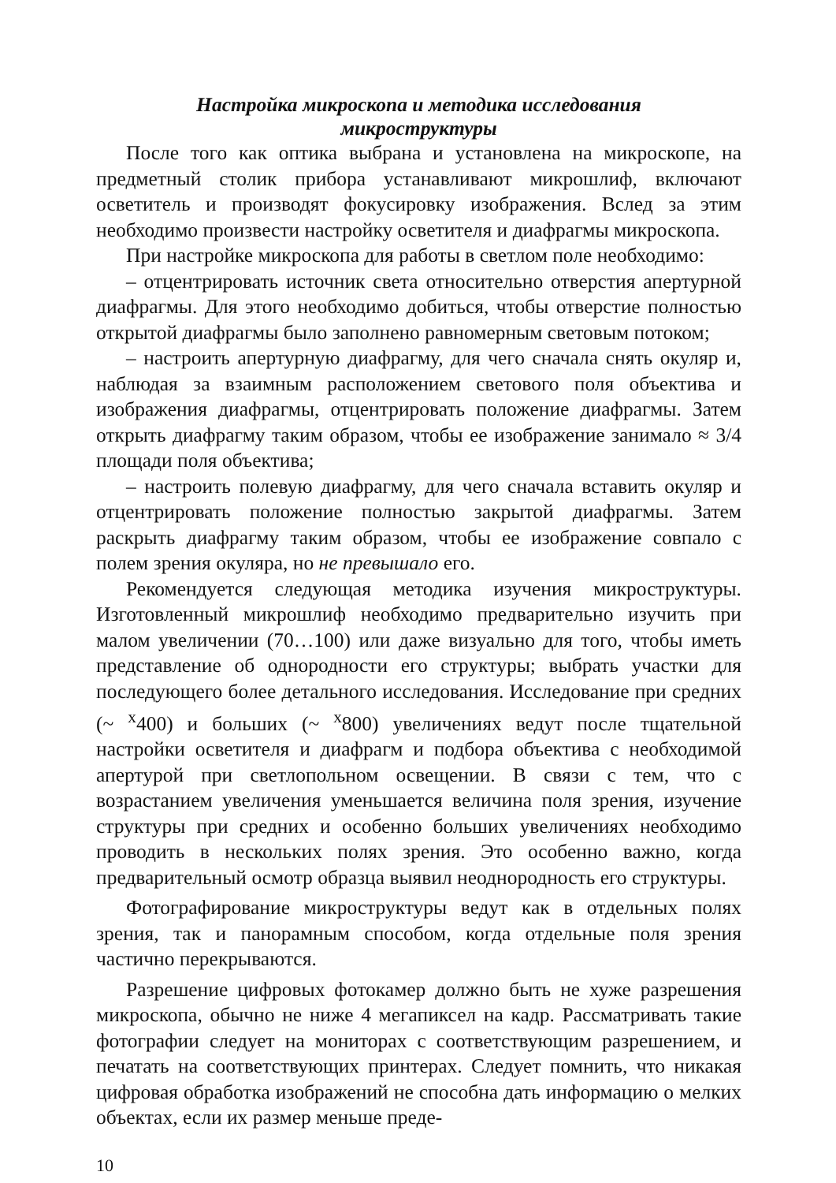Настройка микроскопа и методика исследования
микроструктуры
После того как оптика выбрана и установлена на микроскопе, на предметный столик прибора устанавливают микрошлиф, включают осветитель и производят фокусировку изображения. Вслед за этим необходимо произвести настройку осветителя и диафрагмы микроскопа.
При настройке микроскопа для работы в светлом поле необходимо:
– отцентрировать источник света относительно отверстия апертурной диафрагмы. Для этого необходимо добиться, чтобы отверстие полностью открытой диафрагмы было заполнено равномерным световым потоком;
– настроить апертурную диафрагму, для чего сначала снять окуляр и, наблюдая за взаимным расположением светового поля объектива и изображения диафрагмы, отцентрировать положение диафрагмы. Затем открыть диафрагму таким образом, чтобы ее изображение занимало ≈ 3/4 площади поля объектива;
– настроить полевую диафрагму, для чего сначала вставить окуляр и отцентрировать положение полностью закрытой диафрагмы. Затем раскрыть диафрагму таким образом, чтобы ее изображение совпало с полем зрения окуляра, но не превышало его.
Рекомендуется следующая методика изучения микроструктуры. Изготовленный микрошлиф необходимо предварительно изучить при малом увеличении (70…100) или даже визуально для того, чтобы иметь представление об однородности его структуры; выбрать участки для последующего более детального исследования. Исследование при средних (~ <sup>x</sup>400) и больших (~ <sup>x</sup>800) увеличениях ведут после тщательной настройки осветителя и диафрагм и подбора объектива с необходимой апертурой при светлопольном освещении. В связи с тем, что с возрастанием увеличения уменьшается величина поля зрения, изучение структуры при средних и особенно больших увеличениях необходимо проводить в нескольких полях зрения. Это особенно важно, когда предварительный осмотр образца выявил неоднородность его структуры.
Фотографирование микроструктуры ведут как в отдельных полях зрения, так и панорамным способом, когда отдельные поля зрения частично перекрываются.
Разрешение цифровых фотокамер должно быть не хуже разрешения микроскопа, обычно не ниже 4 мегапиксел на кадр. Рассматривать такие фотографии следует на мониторах с соответствующим разрешением, и печатать на соответствующих принтерах. Следует помнить, что никакая цифровая обработка изображений не способна дать информацию о мелких объектах, если их размер меньше преде-
10